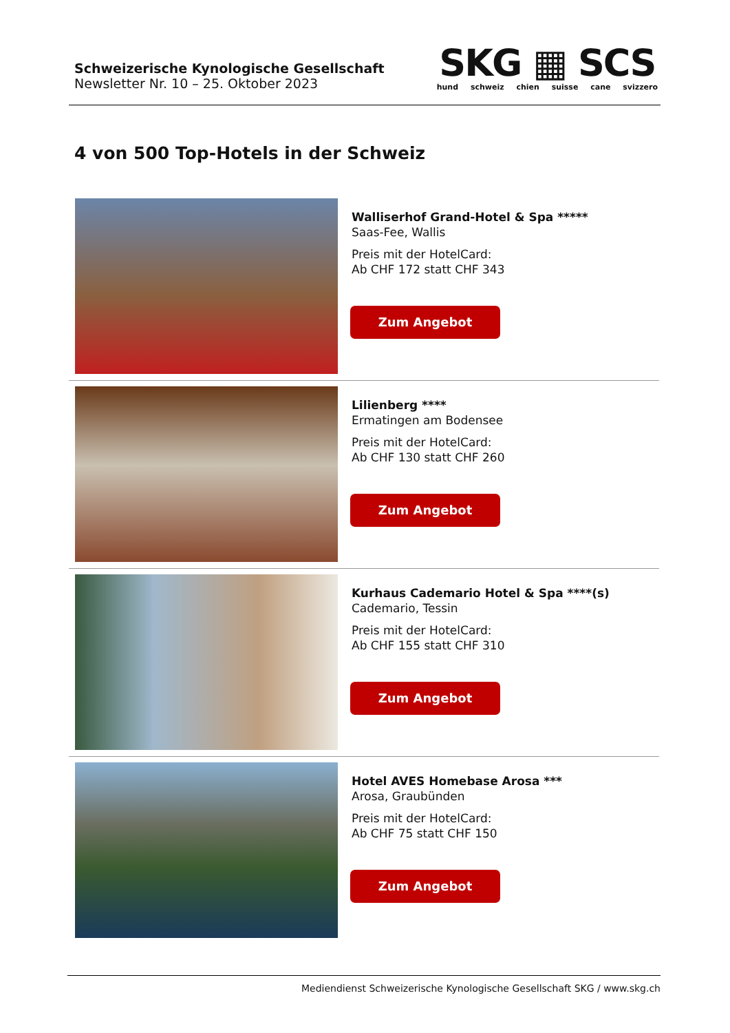Schweizerische Kynologische Gesellschaft
Newsletter Nr. 10 – 25. Oktober 2023
SKG ▦ SCS
hund schweiz chien suisse cane svizzero
4 von 500 Top-Hotels in der Schweiz
Walliserhof Grand-Hotel & Spa *****
Saas-Fee, Wallis
Preis mit der HotelCard:
Ab CHF 172 statt CHF 343
Zum Angebot
Lilienberg ****
Ermatingen am Bodensee
Preis mit der HotelCard:
Ab CHF 130 statt CHF 260
Zum Angebot
Kurhaus Cademario Hotel & Spa ****(s)
Cademario, Tessin
Preis mit der HotelCard:
Ab CHF 155 statt CHF 310
Zum Angebot
Hotel AVES Homebase Arosa ***
Arosa, Graubünden
Preis mit der HotelCard:
Ab CHF 75 statt CHF 150
Zum Angebot
Mediendienst Schweizerische Kynologische Gesellschaft SKG / www.skg.ch